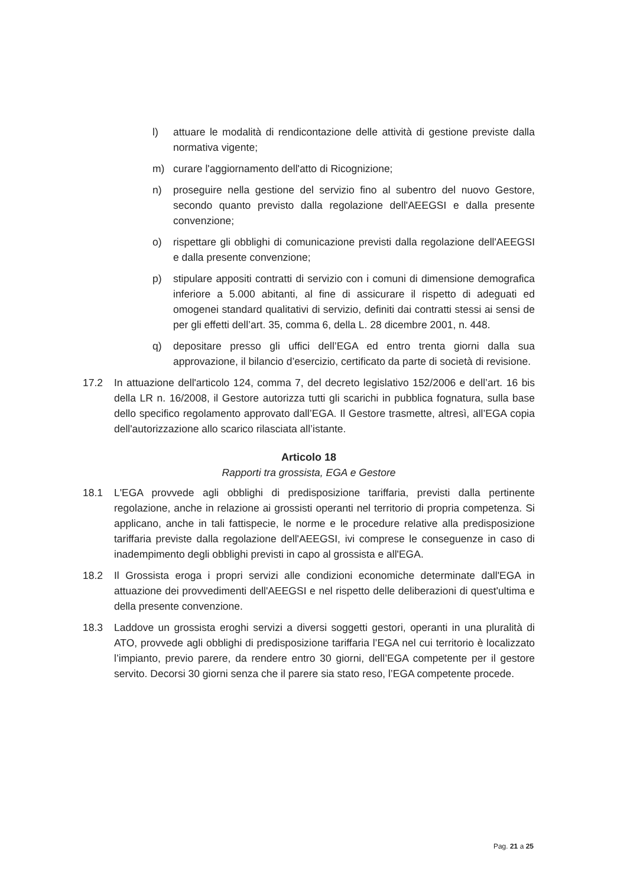l) attuare le modalità di rendicontazione delle attività di gestione previste dalla normativa vigente;
m) curare l'aggiornamento dell'atto di Ricognizione;
n) proseguire nella gestione del servizio fino al subentro del nuovo Gestore, secondo quanto previsto dalla regolazione dell'AEEGSI e dalla presente convenzione;
o) rispettare gli obblighi di comunicazione previsti dalla regolazione dell'AEEGSI e dalla presente convenzione;
p) stipulare appositi contratti di servizio con i comuni di dimensione demografica inferiore a 5.000 abitanti, al fine di assicurare il rispetto di adeguati ed omogenei standard qualitativi di servizio, definiti dai contratti stessi ai sensi de per gli effetti dell’art. 35, comma 6, della L. 28 dicembre 2001, n. 448.
q) depositare presso gli uffici dell’EGA ed entro trenta giorni dalla sua approvazione, il bilancio d’esercizio, certificato da parte di società di revisione.
17.2 In attuazione dell'articolo 124, comma 7, del decreto legislativo 152/2006 e dell’art. 16 bis della LR n. 16/2008, il Gestore autorizza tutti gli scarichi in pubblica fognatura, sulla base dello specifico regolamento approvato dall’EGA. Il Gestore trasmette, altresì, all’EGA copia dell'autorizzazione allo scarico rilasciata all’istante.
Articolo 18
Rapporti tra grossista, EGA e Gestore
18.1 L'EGA provvede agli obblighi di predisposizione tariffaria, previsti dalla pertinente regolazione, anche in relazione ai grossisti operanti nel territorio di propria competenza. Si applicano, anche in tali fattispecie, le norme e le procedure relative alla predisposizione tariffaria previste dalla regolazione dell'AEEGSI, ivi comprese le conseguenze in caso di inadempimento degli obblighi previsti in capo al grossista e all'EGA.
18.2 Il Grossista eroga i propri servizi alle condizioni economiche determinate dall'EGA in attuazione dei provvedimenti dell'AEEGSI e nel rispetto delle deliberazioni di quest'ultima e della presente convenzione.
18.3 Laddove un grossista eroghi servizi a diversi soggetti gestori, operanti in una pluralità di ATO, provvede agli obblighi di predisposizione tariffaria l’EGA nel cui territorio è localizzato l’impianto, previo parere, da rendere entro 30 giorni, dell’EGA competente per il gestore servito. Decorsi 30 giorni senza che il parere sia stato reso, l’EGA competente procede.
Pag. 21 a 25